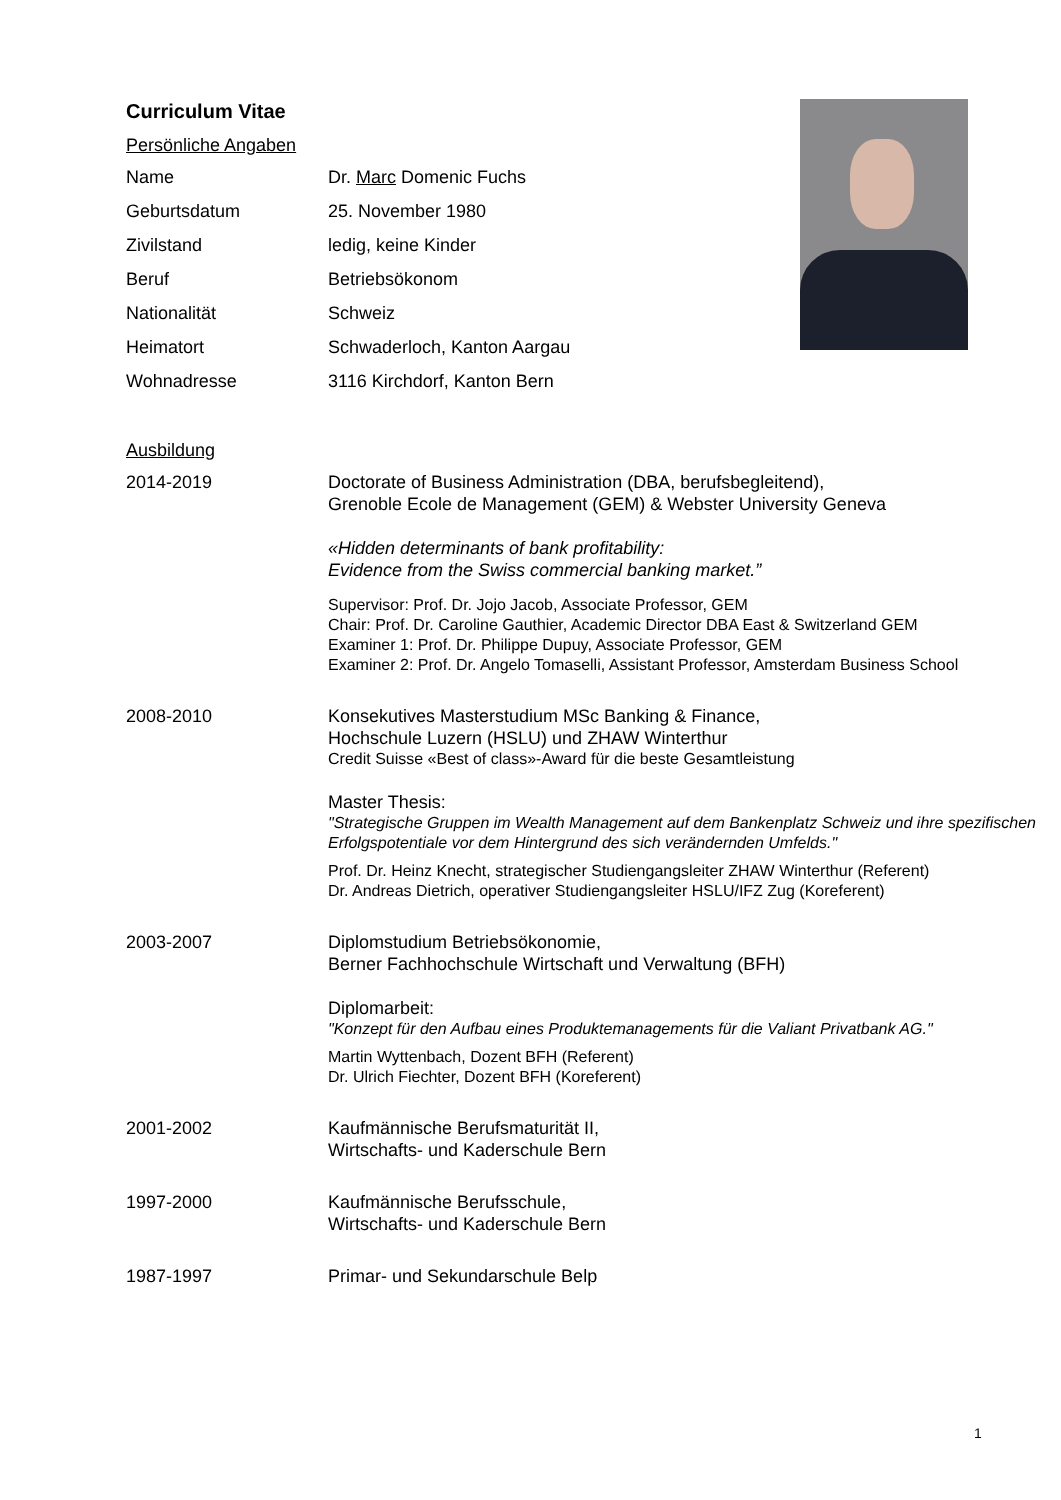Curriculum Vitae
Persönliche Angaben
Name Dr. Marc Domenic Fuchs
Geburtsdatum 25. November 1980
Zivilstand ledig, keine Kinder
Beruf Betriebsökonom
Nationalität Schweiz
Heimatort Schwaderloch, Kanton Aargau
Wohnadresse 3116 Kirchdorf, Kanton Bern
Ausbildung
2014-2019 Doctorate of Business Administration (DBA, berufsbegleitend),
Grenoble Ecole de Management (GEM) & Webster University Geneva
«Hidden determinants of bank profitability:
Evidence from the Swiss commercial banking market.”
Supervisor: Prof. Dr. Jojo Jacob, Associate Professor, GEM
Chair: Prof. Dr. Caroline Gauthier, Academic Director DBA East & Switzerland GEM
Examiner 1: Prof. Dr. Philippe Dupuy, Associate Professor, GEM
Examiner 2: Prof. Dr. Angelo Tomaselli, Assistant Professor, Amsterdam Business School
2008-2010 Konsekutives Masterstudium MSc Banking & Finance,
Hochschule Luzern (HSLU) und ZHAW Winterthur
Credit Suisse «Best of class»-Award für die beste Gesamtleistung
Master Thesis:
"Strategische Gruppen im Wealth Management auf dem Bankenplatz Schweiz und ihre spezifischen Erfolgspotentiale vor dem Hintergrund des sich verändernden Umfelds."
Prof. Dr. Heinz Knecht, strategischer Studiengangsleiter ZHAW Winterthur (Referent)
Dr. Andreas Dietrich, operativer Studiengangsleiter HSLU/IFZ Zug (Koreferent)
2003-2007 Diplomstudium Betriebsökonomie,
Berner Fachhochschule Wirtschaft und Verwaltung (BFH)
Diplomarbeit:
"Konzept für den Aufbau eines Produktemanagements für die Valiant Privatbank AG."
Martin Wyttenbach, Dozent BFH (Referent)
Dr. Ulrich Fiechter, Dozent BFH (Koreferent)
2001-2002 Kaufmännische Berufsmaturität II,
Wirtschafts- und Kaderschule Bern
1997-2000 Kaufmännische Berufsschule,
Wirtschafts- und Kaderschule Bern
1987-1997 Primar- und Sekundarschule Belp
1